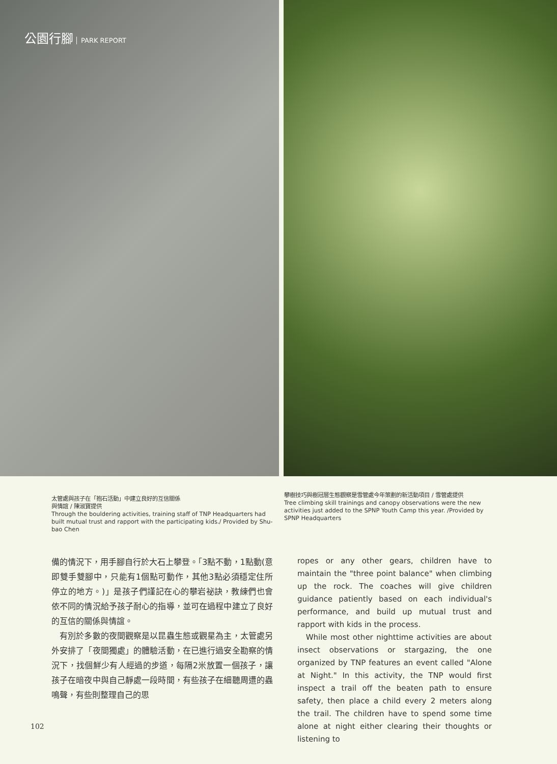公園行腳 PARK REPORT
太管處與孩子在「抱石活動」中建立良好的互信關係
與情誼 / 陳淑寶提供
Through the bouldering activities, training staff of TNP Headquarters had built mutual trust and rapport with the participating kids./ Provided by Shu-bao Chen
攀樹技巧與樹冠層生態觀察是雪管處今年策劃的新活動項目 / 雪管處提供
Tree climbing skill trainings and canopy observations were the new activities just added to the SPNP Youth Camp this year. /Provided by SPNP Headquarters
備的情況下，用手腳自行於大石上攀登。「3點不動，1點動(意即雙手雙腳中，只能有1個點可動作，其他3點必須穩定住所停立的地方。)」是孩子們謹記在心的攀岩祕訣，教練們也會依不同的情況給予孩子耐心的指導，並可在過程中建立了良好的互信的關係與情誼。
　有別於多數的夜間觀察是以昆蟲生態或觀星為主，太管處另外安排了「夜間獨處」的體驗活動，在已進行過安全勘察的情況下，找個鮮少有人經過的步道，每隔2米放置一個孩子，讓孩子在暗夜中與自己靜處一段時間，有些孩子在細聽周遭的蟲鳴聲，有些則整理自己的思
ropes or any other gears, children have to maintain the "three point balance" when climbing up the rock. The coaches will give children guidance patiently based on each individual's performance, and build up mutual trust and rapport with kids in the process.
　While most other nighttime activities are about insect observations or stargazing, the one organized by TNP features an event called "Alone at Night." In this activity, the TNP would first inspect a trail off the beaten path to ensure safety, then place a child every 2 meters along the trail. The children have to spend some time alone at night either clearing their thoughts or listening to
102